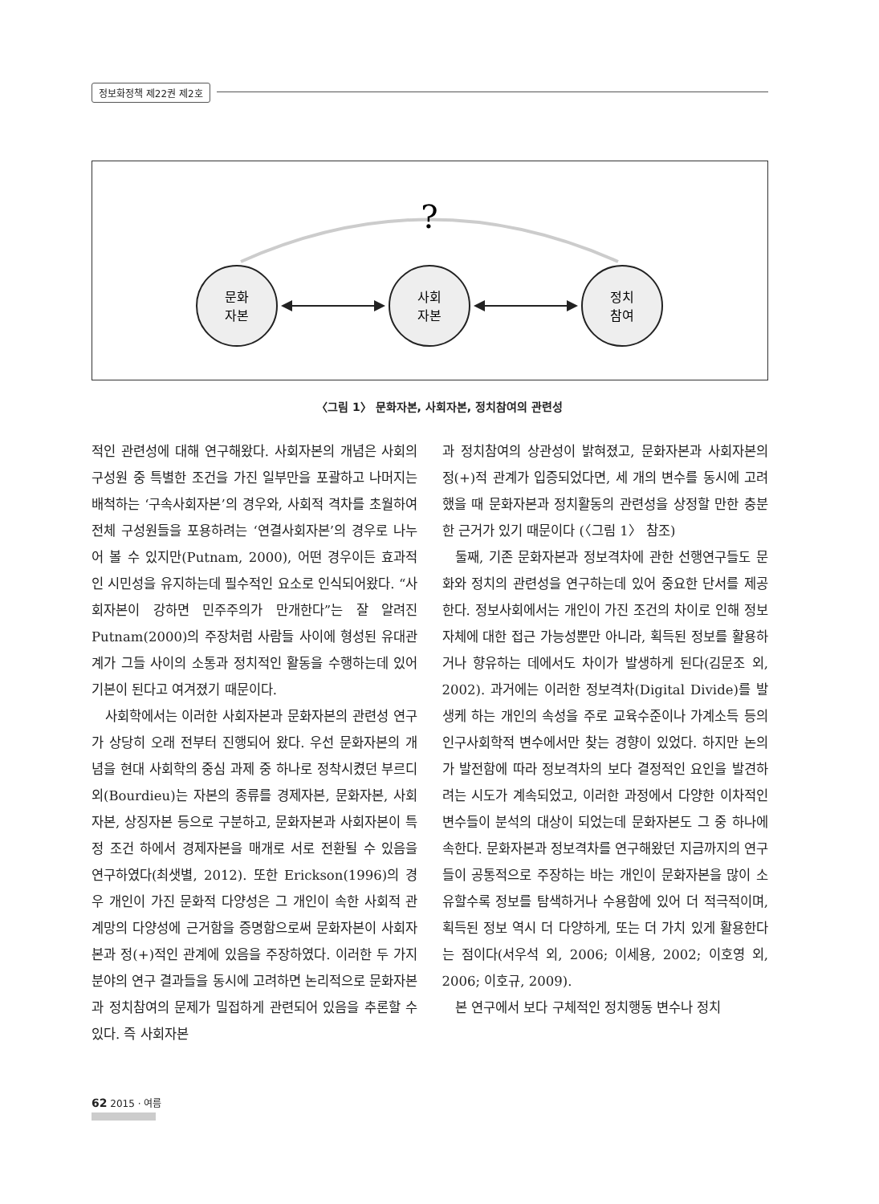정보화정책 제22권 제2호
?
문화
자본
사회
자본
정치
참여
〈그림 1〉 문화자본, 사회자본, 정치참여의 관련성
적인 관련성에 대해 연구해왔다. 사회자본의 개념은 사회의 구성원 중 특별한 조건을 가진 일부만을 포괄하고 나머지는 배척하는 ‘구속사회자본’의 경우와, 사회적 격차를 초월하여 전체 구성원들을 포용하려는 ‘연결사회자본’의 경우로 나누어 볼 수 있지만(Putnam, 2000), 어떤 경우이든 효과적인 시민성을 유지하는데 필수적인 요소로 인식되어왔다. “사회자본이 강하면 민주주의가 만개한다”는 잘 알려진 Putnam(2000)의 주장처럼 사람들 사이에 형성된 유대관계가 그들 사이의 소통과 정치적인 활동을 수행하는데 있어 기본이 된다고 여겨졌기 때문이다.
사회학에서는 이러한 사회자본과 문화자본의 관련성 연구가 상당히 오래 전부터 진행되어 왔다. 우선 문화자본의 개념을 현대 사회학의 중심 과제 중 하나로 정착시켰던 부르디외(Bourdieu)는 자본의 종류를 경제자본, 문화자본, 사회자본, 상징자본 등으로 구분하고, 문화자본과 사회자본이 특정 조건 하에서 경제자본을 매개로 서로 전환될 수 있음을 연구하였다(최샛별, 2012). 또한 Erickson(1996)의 경우 개인이 가진 문화적 다양성은 그 개인이 속한 사회적 관계망의 다양성에 근거함을 증명함으로써 문화자본이 사회자본과 정(+)적인 관계에 있음을 주장하였다. 이러한 두 가지 분야의 연구 결과들을 동시에 고려하면 논리적으로 문화자본과 정치참여의 문제가 밀접하게 관련되어 있음을 추론할 수 있다. 즉 사회자본
과 정치참여의 상관성이 밝혀졌고, 문화자본과 사회자본의 정(+)적 관계가 입증되었다면, 세 개의 변수를 동시에 고려했을 때 문화자본과 정치활동의 관련성을 상정할 만한 충분한 근거가 있기 때문이다 (〈그림 1〉 참조)
둘째, 기존 문화자본과 정보격차에 관한 선행연구들도 문화와 정치의 관련성을 연구하는데 있어 중요한 단서를 제공한다. 정보사회에서는 개인이 가진 조건의 차이로 인해 정보 자체에 대한 접근 가능성뿐만 아니라, 획득된 정보를 활용하거나 향유하는 데에서도 차이가 발생하게 된다(김문조 외, 2002). 과거에는 이러한 정보격차(Digital Divide)를 발생케 하는 개인의 속성을 주로 교육수준이나 가계소득 등의 인구사회학적 변수에서만 찾는 경향이 있었다. 하지만 논의가 발전함에 따라 정보격차의 보다 결정적인 요인을 발견하려는 시도가 계속되었고, 이러한 과정에서 다양한 이차적인 변수들이 분석의 대상이 되었는데 문화자본도 그 중 하나에 속한다. 문화자본과 정보격차를 연구해왔던 지금까지의 연구들이 공통적으로 주장하는 바는 개인이 문화자본을 많이 소유할수록 정보를 탐색하거나 수용함에 있어 더 적극적이며, 획득된 정보 역시 더 다양하게, 또는 더 가치 있게 활용한다는 점이다(서우석 외, 2006; 이세용, 2002; 이호영 외, 2006; 이호규, 2009).
본 연구에서 보다 구체적인 정치행동 변수나 정치
62 2015 · 여름